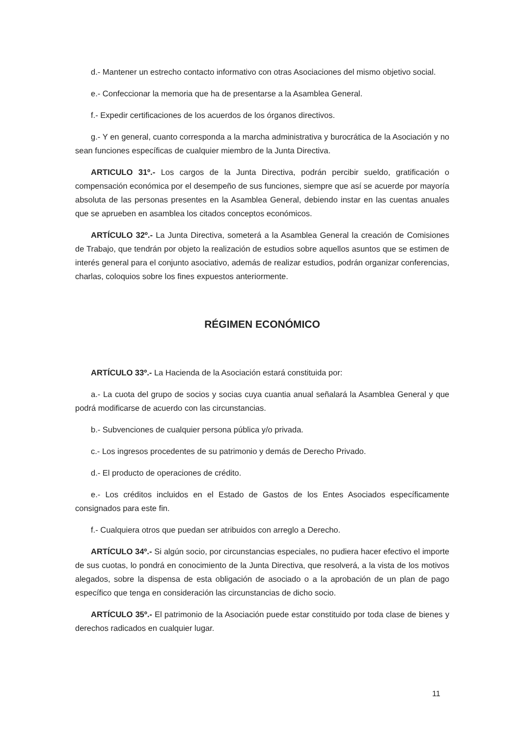d.- Mantener un estrecho contacto informativo con otras Asociaciones del mismo objetivo social.
e.- Confeccionar la memoria que ha de presentarse a la Asamblea General.
f.- Expedir certificaciones de los acuerdos de los órganos directivos.
g.- Y en general, cuanto corresponda a la marcha administrativa y burocrática de la Asociación y no sean funciones específicas de cualquier miembro de la Junta Directiva.
ARTICULO 31º.- Los cargos de la Junta Directiva, podrán percibir sueldo, gratificación o compensación económica por el desempeño de sus funciones, siempre que así se acuerde por mayoría absoluta de las personas presentes en la Asamblea General, debiendo instar en las cuentas anuales que se aprueben en asamblea los citados conceptos económicos.
ARTÍCULO 32º.- La Junta Directiva, someterá a la Asamblea General la creación de Comisiones de Trabajo, que tendrán por objeto la realización de estudios sobre aquellos asuntos que se estimen de interés general para el conjunto asociativo, además de realizar estudios, podrán organizar conferencias, charlas, coloquios sobre los fines expuestos anteriormente.
RÉGIMEN ECONÓMICO
ARTÍCULO 33º.- La Hacienda de la Asociación estará constituida por:
a.- La cuota del grupo de socios y socias cuya cuantia anual señalará la Asamblea General y que podrá modificarse de acuerdo con las circunstancias.
b.- Subvenciones de cualquier persona pública y/o privada.
c.- Los ingresos procedentes de su patrimonio y demás de Derecho Privado.
d.- El producto de operaciones de crédito.
e.- Los créditos incluidos en el Estado de Gastos de los Entes Asociados específicamente consignados para este fin.
f.- Cualquiera otros que puedan ser atribuidos con arreglo a Derecho.
ARTÍCULO 34º.- Si algún socio, por circunstancias especiales, no pudiera hacer efectivo el importe de sus cuotas, lo pondrá en conocimiento de la Junta Directiva, que resolverá, a la vista de los motivos alegados, sobre la dispensa de esta obligación de asociado o a la aprobación de un plan de pago específico que tenga en consideración las circunstancias de dicho socio.
ARTÍCULO 35º.- El patrimonio de la Asociación puede estar constituido por toda clase de bienes y derechos radicados en cualquier lugar.
11